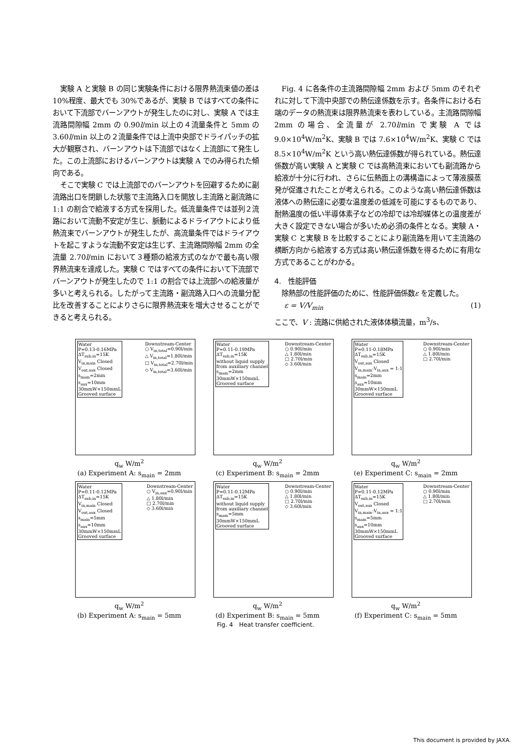実験 A と実験 B の同じ実験条件における限界熱流束値の差は 10%程度、最大でも 30%であるが、実験 B ではすべての条件において下流部でバーンアウトが発生したのに対し、実験 A では主流路間隙幅 2mm の 0.90l/min 以上の４流量条件と 5mm の 3.60l/min 以上の２流量条件では上流中央部でドライパッチの拡大が観察され、バーンアウトは下流部ではなく上流部にて発生した。この上流部におけるバーンアウトは実験 A でのみ得られた傾向である。
そこで実験 C では上流部でのバーンアウトを回避するために副流路出口を閉鎖した状態で主流路入口を開放し主流路と副流路に 1:1 の割合で給液する方式を採用した。低流量条件では並列２流路において流動不安定が生じ、脈動によるドライアウトにより低熱流束でバーンアウトが発生したが、高流量条件ではドライアウトを起こすような流動不安定は生じず、主流路間隙幅 2mm の全流量 2.70l/min において３種類の給液方式のなかで最も高い限界熱流束を達成した。実験 C ではすべての条件において下流部でバーンアウトが発生したので 1:1 の割合では上流部への給液量が多いと考えられる。したがって主流路・副流路入口への流量分配比を改善することによりさらに限界熱流束を増大させることができると考えられる。
Fig. 4 に各条件の主流路間隙幅 2mm および 5mm のそれぞれに対して下流中央部での熱伝達係数を示す。各条件における右端のデータの熱流束は限界熱流束を表わしている。主流路間隙幅 2mm の場合、全流量が 2.70l/min で実験 A では 9.0×10<sup>4</sup>W/m<sup>2</sup>K、実験 B では 7.6×10<sup>4</sup>W/m<sup>2</sup>K、実験 C では 8.5×10<sup>4</sup>W/m<sup>2</sup>K という高い熱伝達係数が得られている。熱伝達係数が高い実験 A と実験 C では高熱流束においても副流路から給液が十分に行われ、さらに伝熱面上の溝構造によって薄液膜蒸発が促進されたことが考えられる。このような高い熱伝達係数は液体への熱伝達に必要な温度差の低減を可能にするものであり、耐熱温度の低い半導体素子などの冷却では冷却媒体との温度差が大きく設定できない場合が多いため必須の条件となる。実験 A・実験 C と実験 B を比較することにより副流路を用いて主流路の横断方向から給液する方式は高い熱伝達係数を得るために有用な方式であることがわかる。
4.　性能評価
除熱部の性能評価のために、性能評価係数ε を定義した。
ε = V/V<sub>min</sub> (1)
ここで、V : 流路に供給された液体体積流量，m<sup>3</sup>/s、
Water
P=0.13-0.16MPa
ΔT<sub>sub,in</sub>=15K
V<sub>in,main</sub> Closed
V<sub>out,aux</sub> Closed
s<sub>main</sub>=2mm
s<sub>aux</sub>=10mm
30mmW×150mmL
Grooved surface
Downstream-Center
○ V<sub>in,total</sub>=0.90l/min
△ V<sub>in,total</sub>=1.80l/min
□ V<sub>in,total</sub>=2.70l/min
◇ V<sub>in,total</sub>=3.60l/min
q<sub>w</sub> W/m<sup>2</sup>
(a) Experiment A: s<sub>main</sub> = 2mm
Water
P=0.11-0.19MPa
ΔT<sub>sub,in</sub>=15K
without liquid supply
from auxiliary channel
s<sub>main</sub>=2mm
30mmW×150mmL
Grooved surface
Downstream-Center
○ 0.90l/min
△ 1.80l/min
□ 2.70l/min
◇ 3.60l/min
q<sub>w</sub> W/m<sup>2</sup>
(c) Experiment B: s<sub>main</sub> = 2mm
Water
P=0.11-0.18MPa
ΔT<sub>sub,in</sub>=15K
V<sub>out,aux</sub> Closed
V<sub>in,main</sub>:V<sub>in,aux</sub> = 1:1
s<sub>main</sub>=2mm
s<sub>aux</sub>=10mm
30mmW×150mmL
Grooved surface
Downstream-Center
○ 0.90l/min
△ 1.80l/min
□ 2.70l/min
q<sub>w</sub> W/m<sup>2</sup>
(e) Experiment C: s<sub>main</sub> = 2mm
Water
P=0.11-0.12MPa
ΔT<sub>sub,in</sub>=15K
V<sub>in,main</sub> Closed
V<sub>out,aux</sub> Closed
s<sub>main</sub>=5mm
s<sub>aux</sub>=10mm
30mmW×150mmL
Grooved surface
Downstream-Center
○ V<sub>in,aux</sub>=0.90l/min
△ 1.80l/min
□ 2.70l/min
◇ 3.60l/min
q<sub>w</sub> W/m<sup>2</sup>
(b) Experiment A: s<sub>main</sub> = 5mm
Water
P=0.11-0.12MPa
ΔT<sub>sub,in</sub>=15K
without liquid supply
from auxiliary channel
s<sub>main</sub>=5mm
30mmW×150mmL
Grooved surface
Downstream-Center
○ 0.90l/min
△ 1.80l/min
□ 2.70l/min
◇ 3.60l/min
q<sub>w</sub> W/m<sup>2</sup>
(d) Experiment B: s<sub>main</sub> = 5mm
Water
P=0.11-0.12MPa
ΔT<sub>sub,in</sub>=15K
V<sub>out,aux</sub> Closed
V<sub>in,main</sub>:V<sub>in,aux</sub> = 1:1
s<sub>main</sub>=5mm
s<sub>aux</sub>=10mm
30mmW×150mmL
Grooved surface
Downstream-Center
○ 0.90l/min
△ 1.80l/min
□ 2.70l/min
q<sub>w</sub> W/m<sup>2</sup>
(f) Experiment C: s<sub>main</sub> = 5mm
Fig. 4　Heat transfer coefficient.
This document is provided by JAXA.